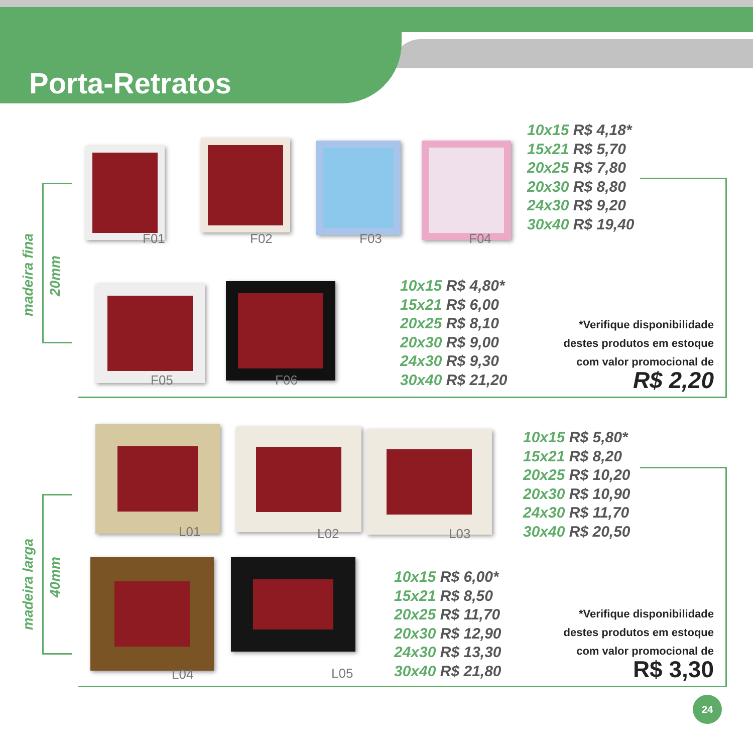Porta-Retratos
madeira fina
20mm
F01 F02 F03 F04
10x15 R$ 4,18*
15x21 R$ 5,70
20x25 R$ 7,80
20x30 R$ 8,80
24x30 R$ 9,20
30x40 R$ 19,40
F05 F06
10x15 R$ 4,80*
15x21 R$ 6,00
20x25 R$ 8,10
20x30 R$ 9,00
24x30 R$ 9,30
30x40 R$ 21,20
*Verifique disponibilidade
destes produtos em estoque
com valor promocional de
R$ 2,20
madeira larga
40mm
L01 L02 L03
10x15 R$ 5,80*
15x21 R$ 8,20
20x25 R$ 10,20
20x30 R$ 10,90
24x30 R$ 11,70
30x40 R$ 20,50
L04 L05
10x15 R$ 6,00*
15x21 R$ 8,50
20x25 R$ 11,70
20x30 R$ 12,90
24x30 R$ 13,30
30x40 R$ 21,80
*Verifique disponibilidade
destes produtos em estoque
com valor promocional de
R$ 3,30
24